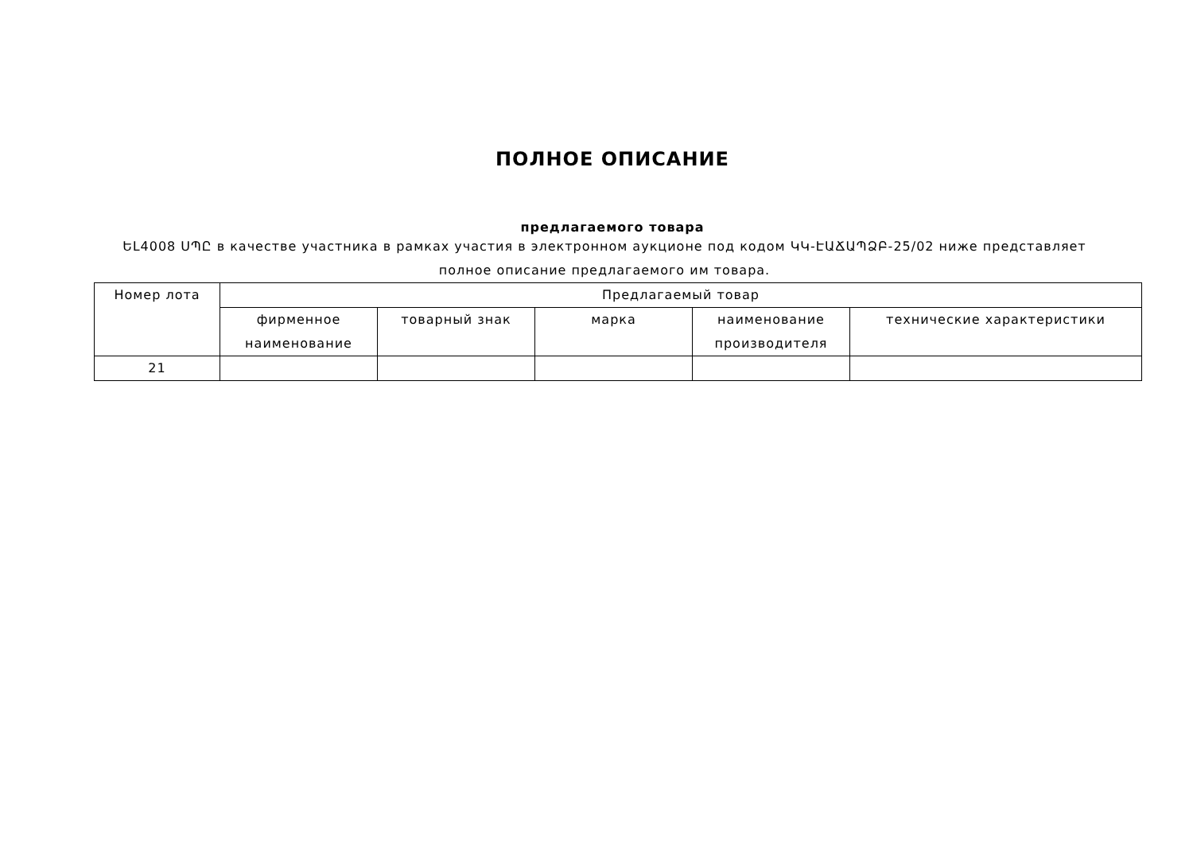ПОЛНОЕ ОПИСАНИЕ
предлагаемого товара
ԵԼ4008 ՍՊԸ в качестве участника в рамках участия в электронном аукционе под кодом ԿԿ-ԷԱՃԱՊՁԲ-25/02 ниже представляет полное описание предлагаемого им товара.
| Номер лота | Предлагаемый товар | | | | |
| --- | --- | --- | --- | --- | --- |
| | фирменное наименование | товарный знак | марка | наименование производителя | технические характеристики |
| 21 | | | | | |